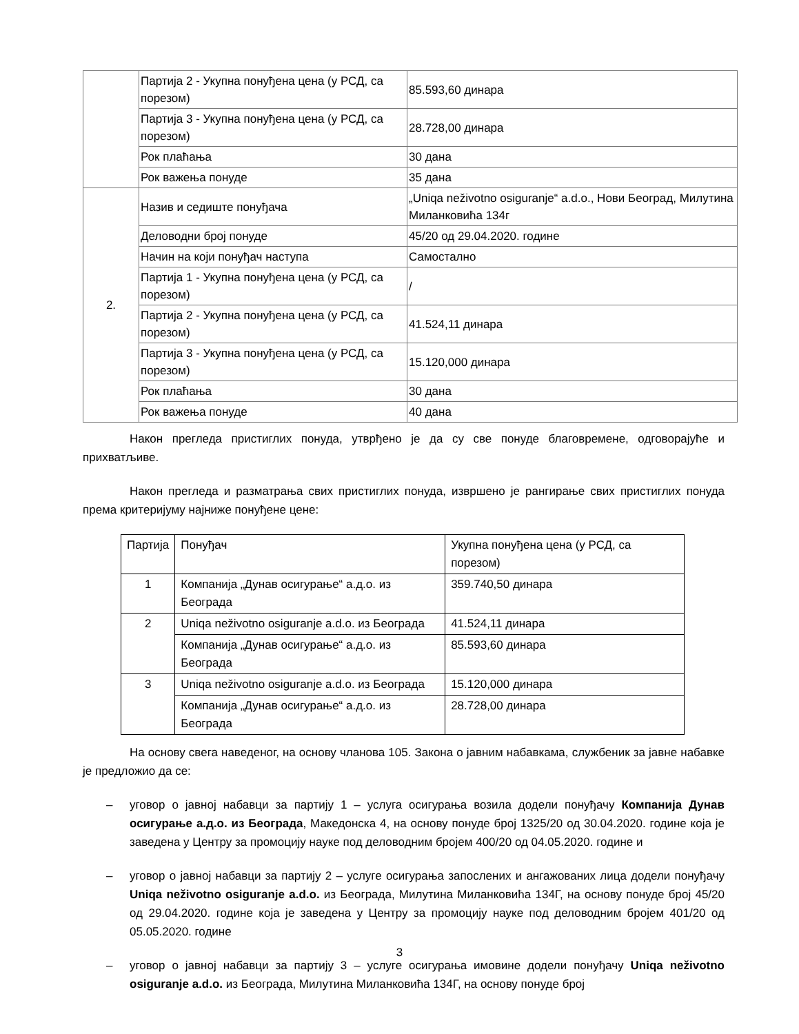| | Партија 2 - Укупна понуђена цена (у РСД, са порезом) | 85.593,60 динара |
| | Партија 3 - Укупна понуђена цена (у РСД, са порезом) | 28.728,00 динара |
| | Рок плаћања | 30 дана |
| | Рок важења понуде | 35 дана |
| 2. | Назив и седиште понуђача | „Uniqa neživotno osiguranje“ a.d.o., Нови Београд, Милутина Миланковића 134г |
| | Деловодни број понуде | 45/20 од 29.04.2020. године |
| | Начин на који понуђач наступа | Самостално |
| | Партија 1 - Укупна понуђена цена (у РСД, са порезом) | / |
| | Партија 2 - Укупна понуђена цена (у РСД, са порезом) | 41.524,11 динара |
| | Партија 3 - Укупна понуђена цена (у РСД, са порезом) | 15.120,000 динара |
| | Рок плаћања | 30 дана |
| | Рок важења понуде | 40 дана |
Након прегледа пристиглих понуда, утврђено је да су све понуде благовремене, одговорајуће и прихватљиве.
Након прегледа и разматрања свих пристиглих понуда, извршено је рангирање свих пристиглих понуда према критеријуму најниже понуђене цене:
| Партија | Понуђач | Укупна понуђена цена (у РСД, са порезом) |
| --- | --- | --- |
| 1 | Компанија „Дунав осигурање“ а.д.о. из Београда | 359.740,50 динара |
| 2 | Uniqa neživotno osiguranje a.d.o. из Београда | 41.524,11 динара |
| | Компанија „Дунав осигурање“ а.д.о. из Београда | 85.593,60 динара |
| 3 | Uniqa neživotno osiguranje a.d.o. из Београда | 15.120,000 динара |
| | Компанија „Дунав осигурање“ а.д.о. из Београда | 28.728,00 динара |
На основу свега наведеног, на основу чланова 105. Закона о јавним набавкама, службеник за јавне набавке је предложио да се:
– уговор о јавној набавци за партију 1 – услуга осигурања возила додели понуђачу Компанија Дунав осигурање а.д.о. из Београда, Македонска 4, на основу понуде број 1325/20 од 30.04.2020. године која је заведена у Центру за промоцију науке под деловодним бројем 400/20 од 04.05.2020. године и
– уговор о јавној набавци за партију 2 – услуге осигурања запослених и ангажованих лица додели понуђачу Uniqa neživotno osiguranje a.d.o. из Београда, Милутина Миланковића 134Г, на основу понуде број 45/20 од 29.04.2020. године која је заведена у Центру за промоцију науке под деловодним бројем 401/20 од 05.05.2020. године
– уговор о јавној набавци за партију 3 – услуге осигурања имовине додели понуђачу Uniqa neživotno osiguranje a.d.o. из Београда, Милутина Миланковића 134Г, на основу понуде број
3